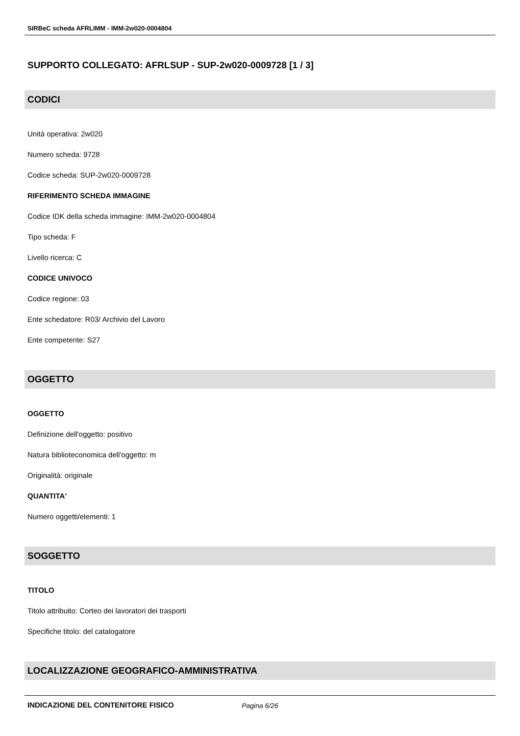SIRBeC scheda AFRLIMM - IMM-2w020-0004804
SUPPORTO COLLEGATO: AFRLSUP - SUP-2w020-0009728 [1 / 3]
CODICI
Unità operativa: 2w020
Numero scheda: 9728
Codice scheda: SUP-2w020-0009728
RIFERIMENTO SCHEDA IMMAGINE
Codice IDK della scheda immagine: IMM-2w020-0004804
Tipo scheda: F
Livello ricerca: C
CODICE UNIVOCO
Codice regione: 03
Ente schedatore: R03/ Archivio del Lavoro
Ente competente: S27
OGGETTO
OGGETTO
Definizione dell'oggetto: positivo
Natura biblioteconomica dell'oggetto: m
Originalità: originale
QUANTITA'
Numero oggetti/elementi: 1
SOGGETTO
TITOLO
Titolo attribuito: Corteo dei lavoratori dei trasporti
Specifiche titolo: del catalogatore
LOCALIZZAZIONE GEOGRAFICO-AMMINISTRATIVA
INDICAZIONE DEL CONTENITORE FISICO
Pagina 6/26